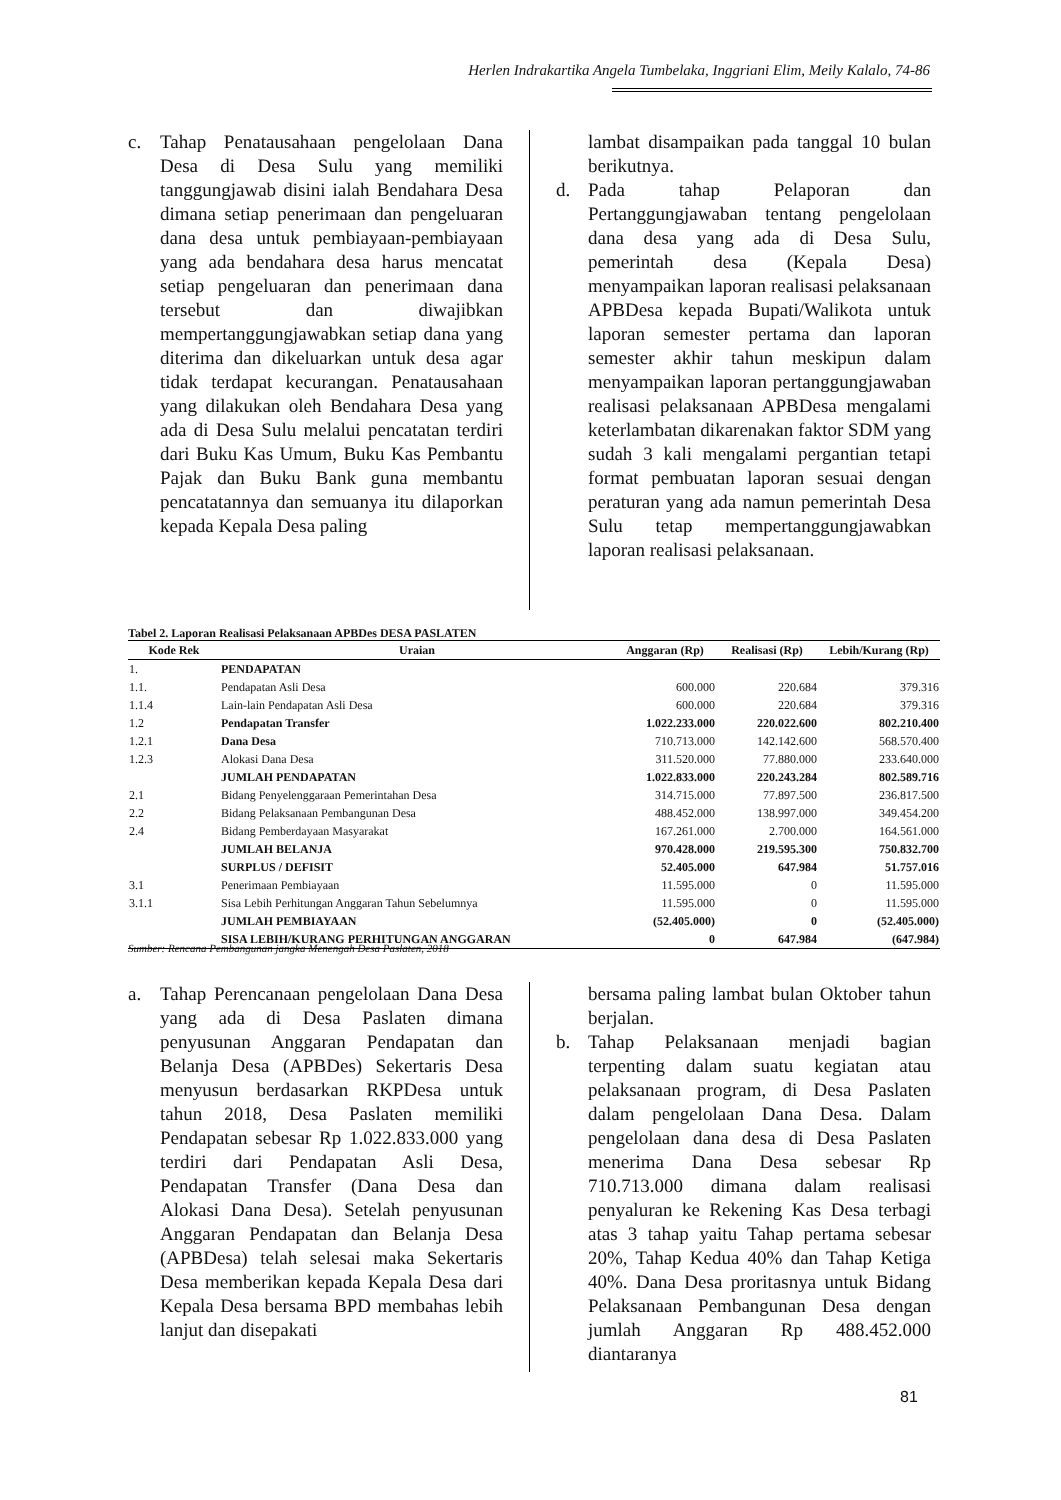Herlen Indrakartika Angela Tumbelaka, Inggriani Elim, Meily Kalalo, 74-86
c. Tahap Penatausahaan pengelolaan Dana Desa di Desa Sulu yang memiliki tanggungjawab disini ialah Bendahara Desa dimana setiap penerimaan dan pengeluaran dana desa untuk pembiayaan-pembiayaan yang ada bendahara desa harus mencatat setiap pengeluaran dan penerimaan dana tersebut dan diwajibkan mempertanggungjawabkan setiap dana yang diterima dan dikeluarkan untuk desa agar tidak terdapat kecurangan. Penatausahaan yang dilakukan oleh Bendahara Desa yang ada di Desa Sulu melalui pencatatan terdiri dari Buku Kas Umum, Buku Kas Pembantu Pajak dan Buku Bank guna membantu pencatatannya dan semuanya itu dilaporkan kepada Kepala Desa paling
lambat disampaikan pada tanggal 10 bulan berikutnya.
d. Pada tahap Pelaporan dan Pertanggungjawaban tentang pengelolaan dana desa yang ada di Desa Sulu, pemerintah desa (Kepala Desa) menyampaikan laporan realisasi pelaksanaan APBDesa kepada Bupati/Walikota untuk laporan semester pertama dan laporan semester akhir tahun meskipun dalam menyampaikan laporan pertanggungjawaban realisasi pelaksanaan APBDesa mengalami keterlambatan dikarenakan faktor SDM yang sudah 3 kali mengalami pergantian tetapi format pembuatan laporan sesuai dengan peraturan yang ada namun pemerintah Desa Sulu tetap mempertanggungjawabkan laporan realisasi pelaksanaan.
Tabel 2. Laporan Realisasi Pelaksanaan APBDes DESA PASLATEN
| Kode Rek | Uraian | Anggaran (Rp) | Realisasi (Rp) | Lebih/Kurang (Rp) |
| --- | --- | --- | --- | --- |
| 1. | PENDAPATAN | | | |
| 1.1. | Pendapatan Asli Desa | 600.000 | 220.684 | 379.316 |
| 1.1.4 | Lain-lain Pendapatan Asli Desa | 600.000 | 220.684 | 379.316 |
| 1.2 | Pendapatan Transfer | 1.022.233.000 | 220.022.600 | 802.210.400 |
| 1.2.1 | Dana Desa | 710.713.000 | 142.142.600 | 568.570.400 |
| 1.2.3 | Alokasi Dana Desa | 311.520.000 | 77.880.000 | 233.640.000 |
| | JUMLAH PENDAPATAN | 1.022.833.000 | 220.243.284 | 802.589.716 |
| 2.1 | Bidang Penyelenggaraan Pemerintahan Desa | 314.715.000 | 77.897.500 | 236.817.500 |
| 2.2 | Bidang Pelaksanaan Pembangunan Desa | 488.452.000 | 138.997.000 | 349.454.200 |
| 2.4 | Bidang Pemberdayaan Masyarakat | 167.261.000 | 2.700.000 | 164.561.000 |
| | JUMLAH BELANJA | 970.428.000 | 219.595.300 | 750.832.700 |
| | SURPLUS / DEFISIT | 52.405.000 | 647.984 | 51.757.016 |
| 3.1 | Penerimaan Pembiayaan | 11.595.000 | 0 | 11.595.000 |
| 3.1.1 | Sisa Lebih Perhitungan Anggaran Tahun Sebelumnya | 11.595.000 | 0 | 11.595.000 |
| | JUMLAH PEMBIAYAAN | (52.405.000) | 0 | (52.405.000) |
| | SISA LEBIH/KURANG PERHITUNGAN ANGGARAN | 0 | 647.984 | (647.984) |
Sumber: Rencana Pembangunan jangka Menengah Desa Paslaten, 2018
a. Tahap Perencanaan pengelolaan Dana Desa yang ada di Desa Paslaten dimana penyusunan Anggaran Pendapatan dan Belanja Desa (APBDes) Sekertaris Desa menyusun berdasarkan RKPDesa untuk tahun 2018, Desa Paslaten memiliki Pendapatan sebesar Rp 1.022.833.000 yang terdiri dari Pendapatan Asli Desa, Pendapatan Transfer (Dana Desa dan Alokasi Dana Desa). Setelah penyusunan Anggaran Pendapatan dan Belanja Desa (APBDesa) telah selesai maka Sekertaris Desa memberikan kepada Kepala Desa dari Kepala Desa bersama BPD membahas lebih lanjut dan disepakati
bersama paling lambat bulan Oktober tahun berjalan.
b. Tahap Pelaksanaan menjadi bagian terpenting dalam suatu kegiatan atau pelaksanaan program, di Desa Paslaten dalam pengelolaan Dana Desa. Dalam pengelolaan dana desa di Desa Paslaten menerima Dana Desa sebesar Rp 710.713.000 dimana dalam realisasi penyaluran ke Rekening Kas Desa terbagi atas 3 tahap yaitu Tahap pertama sebesar 20%, Tahap Kedua 40% dan Tahap Ketiga 40%. Dana Desa proritasnya untuk Bidang Pelaksanaan Pembangunan Desa dengan jumlah Anggaran Rp 488.452.000 diantaranya
81